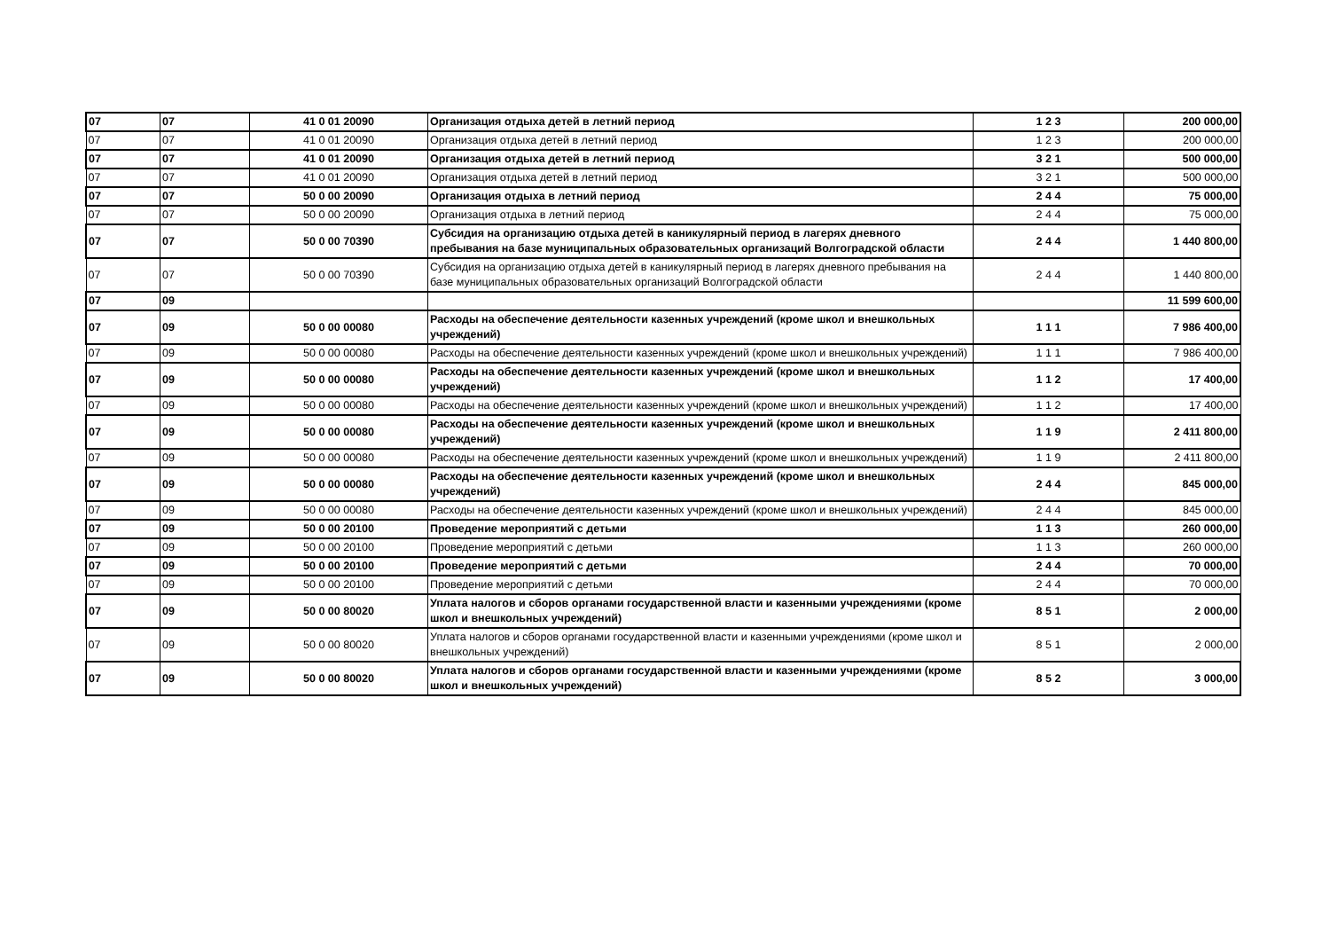| 07 | 07 | 41 0 01 20090 | Организация отдыха детей в летний период | 1 2 3 | 200 000,00 |
| 07 | 07 | 41 0 01 20090 | Организация отдыха детей в летний период | 1 2 3 | 200 000,00 |
| 07 | 07 | 41 0 01 20090 | Организация отдыха детей в летний период | 3 2 1 | 500 000,00 |
| 07 | 07 | 41 0 01 20090 | Организация отдыха детей в летний период | 3 2 1 | 500 000,00 |
| 07 | 07 | 50 0 00 20090 | Организация отдыха в летний период | 2 4 4 | 75 000,00 |
| 07 | 07 | 50 0 00 20090 | Организация отдыха в летний период | 2 4 4 | 75 000,00 |
| 07 | 07 | 50 0 00 70390 | Субсидия на организацию отдыха детей в каникулярный период в лагерях дневного пребывания на базе муниципальных образовательных организаций Волгоградской области | 2 4 4 | 1 440 800,00 |
| 07 | 07 | 50 0 00 70390 | Субсидия на организацию отдыха детей в каникулярный период в лагерях дневного пребывания на базе муниципальных образовательных организаций Волгоградской области | 2 4 4 | 1 440 800,00 |
| 07 | 09 | | | | 11 599 600,00 |
| 07 | 09 | 50 0 00 00080 | Расходы на обеспечение деятельности казенных учреждений (кроме школ и внешкольных учреждений) | 1 1 1 | 7 986 400,00 |
| 07 | 09 | 50 0 00 00080 | Расходы на обеспечение деятельности казенных учреждений (кроме школ и внешкольных учреждений) | 1 1 1 | 7 986 400,00 |
| 07 | 09 | 50 0 00 00080 | Расходы на обеспечение деятельности казенных учреждений (кроме школ и внешкольных учреждений) | 1 1 2 | 17 400,00 |
| 07 | 09 | 50 0 00 00080 | Расходы на обеспечение деятельности казенных учреждений (кроме школ и внешкольных учреждений) | 1 1 2 | 17 400,00 |
| 07 | 09 | 50 0 00 00080 | Расходы на обеспечение деятельности казенных учреждений (кроме школ и внешкольных учреждений) | 1 1 9 | 2 411 800,00 |
| 07 | 09 | 50 0 00 00080 | Расходы на обеспечение деятельности казенных учреждений (кроме школ и внешкольных учреждений) | 1 1 9 | 2 411 800,00 |
| 07 | 09 | 50 0 00 00080 | Расходы на обеспечение деятельности казенных учреждений (кроме школ и внешкольных учреждений) | 2 4 4 | 845 000,00 |
| 07 | 09 | 50 0 00 00080 | Расходы на обеспечение деятельности казенных учреждений (кроме школ и внешкольных учреждений) | 2 4 4 | 845 000,00 |
| 07 | 09 | 50 0 00 20100 | Проведение мероприятий с детьми | 1 1 3 | 260 000,00 |
| 07 | 09 | 50 0 00 20100 | Проведение мероприятий с детьми | 1 1 3 | 260 000,00 |
| 07 | 09 | 50 0 00 20100 | Проведение мероприятий с детьми | 2 4 4 | 70 000,00 |
| 07 | 09 | 50 0 00 20100 | Проведение мероприятий с детьми | 2 4 4 | 70 000,00 |
| 07 | 09 | 50 0 00 80020 | Уплата налогов и сборов органами государственной власти и казенными учреждениями (кроме школ и внешкольных учреждений) | 8 5 1 | 2 000,00 |
| 07 | 09 | 50 0 00 80020 | Уплата налогов и сборов органами государственной власти и казенными учреждениями (кроме школ и внешкольных учреждений) | 8 5 1 | 2 000,00 |
| 07 | 09 | 50 0 00 80020 | Уплата налогов и сборов органами государственной власти и казенными учреждениями (кроме школ и внешкольных учреждений) | 8 5 2 | 3 000,00 |